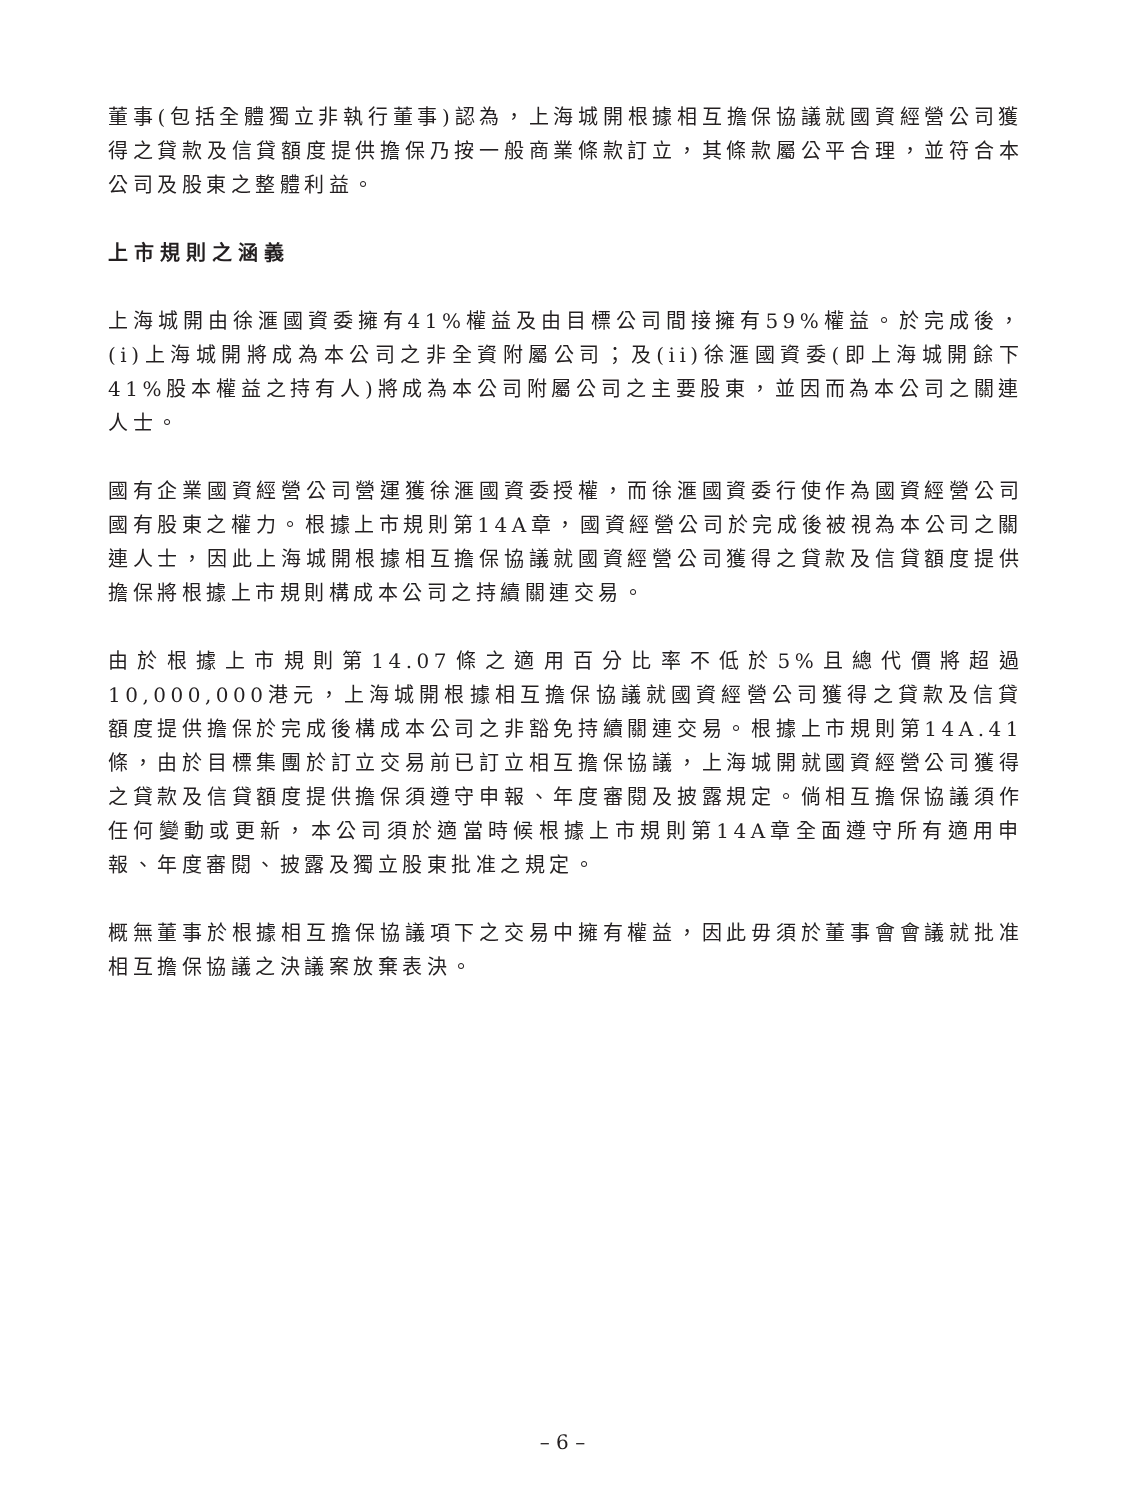董事(包括全體獨立非執行董事)認為，上海城開根據相互擔保協議就國資經營公司獲得之貸款及信貸額度提供擔保乃按一般商業條款訂立，其條款屬公平合理，並符合本公司及股東之整體利益。
上市規則之涵義
上海城開由徐滙國資委擁有41%權益及由目標公司間接擁有59%權益。於完成後，(i)上海城開將成為本公司之非全資附屬公司；及(ii)徐滙國資委(即上海城開餘下41%股本權益之持有人)將成為本公司附屬公司之主要股東，並因而為本公司之關連人士。
國有企業國資經營公司營運獲徐滙國資委授權，而徐滙國資委行使作為國資經營公司國有股東之權力。根據上市規則第14A章，國資經營公司於完成後被視為本公司之關連人士，因此上海城開根據相互擔保協議就國資經營公司獲得之貸款及信貸額度提供擔保將根據上市規則構成本公司之持續關連交易。
由於根據上市規則第14.07條之適用百分比率不低於5%且總代價將超過10,000,000港元，上海城開根據相互擔保協議就國資經營公司獲得之貸款及信貸額度提供擔保於完成後構成本公司之非豁免持續關連交易。根據上市規則第14A.41條，由於目標集團於訂立交易前已訂立相互擔保協議，上海城開就國資經營公司獲得之貸款及信貸額度提供擔保須遵守申報、年度審閱及披露規定。倘相互擔保協議須作任何變動或更新，本公司須於適當時候根據上市規則第14A章全面遵守所有適用申報、年度審閱、披露及獨立股東批准之規定。
概無董事於根據相互擔保協議項下之交易中擁有權益，因此毋須於董事會會議就批准相互擔保協議之決議案放棄表決。
– 6 –